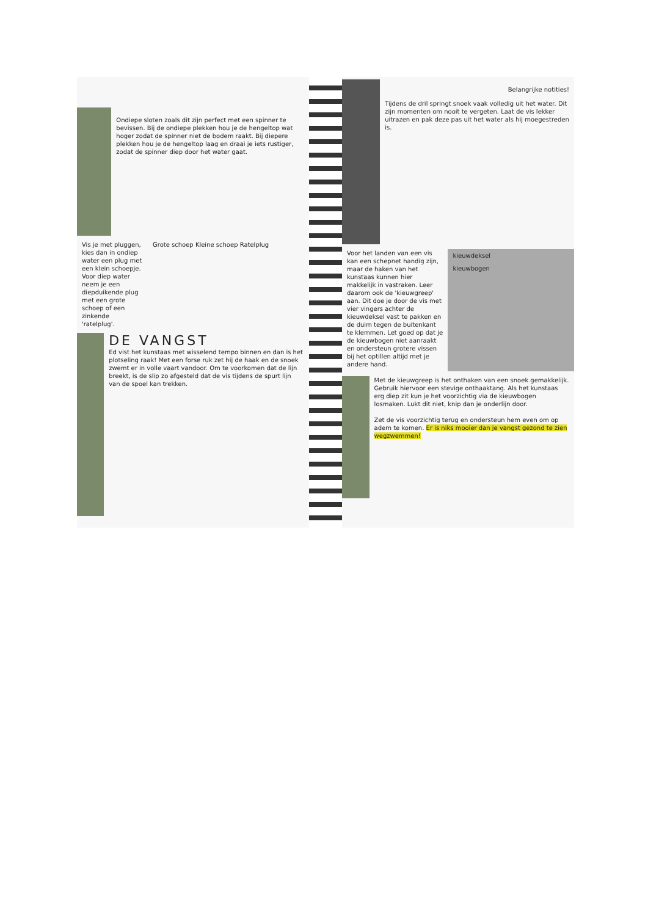Ondiepe sloten zoals dit zijn perfect met een spinner te bevissen. Bij de ondiepe plekken hou je de hengeltop wat hoger zodat de spinner niet de bodem raakt. Bij diepere plekken hou je de hengeltop laag en draai je iets rustiger, zodat de spinner diep door het water gaat.
Vis je met pluggen, kies dan in ondiep water een plug met een klein schoepje. Voor diep water neem je een diepduikende plug met een grote schoep of een zinkende 'ratelplug'.
Grote schoep Kleine schoep Ratelplug
DE VANGST
Ed vist het kunstaas met wisselend tempo binnen en dan is het plotseling raak! Met een forse ruk zet hij de haak en de snoek zwemt er in volle vaart vandoor. Om te voorkomen dat de lijn breekt, is de slip zo afgesteld dat de vis tijdens de spurt lijn van de spoel kan trekken.
Belangrijke notities!
Tijdens de dril springt snoek vaak volledig uit het water. Dit zijn momenten om nooit te vergeten. Laat de vis lekker uitrazen en pak deze pas uit het water als hij moegestreden is.
Voor het landen van een vis kan een schepnet handig zijn, maar de haken van het kunstaas kunnen hier makkelijk in vastraken. Leer daarom ook de 'kieuwgreep' aan. Dit doe je door de vis met vier vingers achter de kieuwdeksel vast te pakken en de duim tegen de buitenkant te klemmen. Let goed op dat je de kieuwbogen niet aanraakt en ondersteun grotere vissen bij het optillen altijd met je andere hand.
kieuwdeksel
kieuwbogen
Met de kieuwgreep is het onthaken van een snoek gemakkelijk. Gebruik hiervoor een stevige onthaaktang. Als het kunstaas erg diep zit kun je het voorzichtig via de kieuwbogen losmaken. Lukt dit niet, knip dan je onderlijn door.
Zet de vis voorzichtig terug en ondersteun hem even om op adem te komen. Er is niks mooier dan je vangst gezond te zien wegzwemmen!